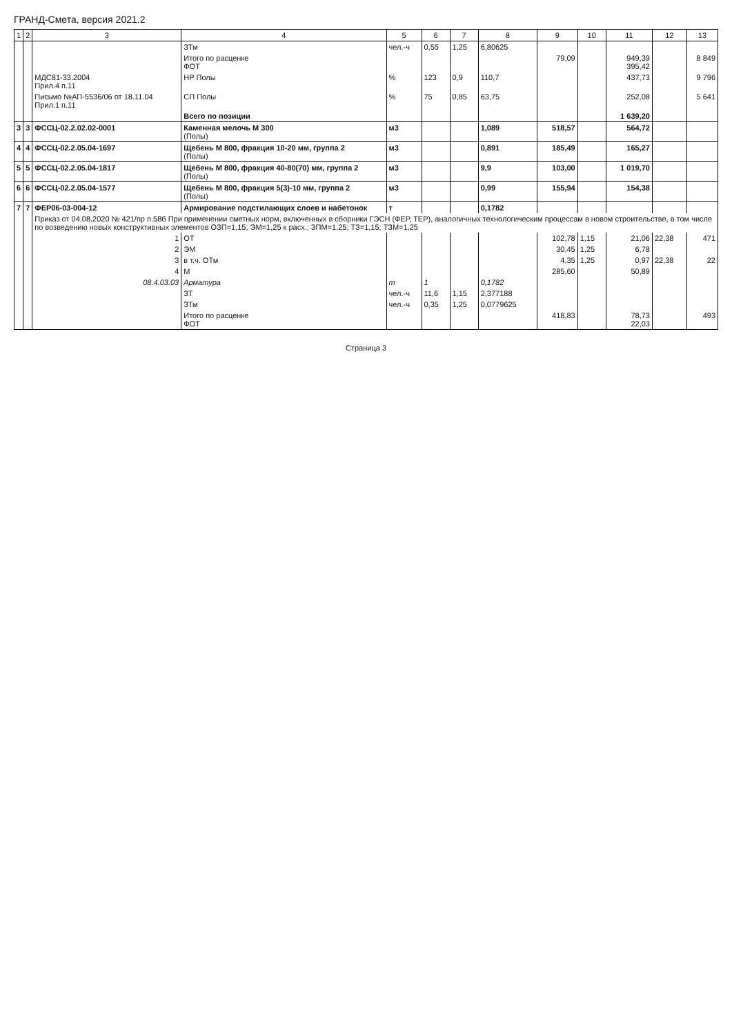ГРАНД-Смета, версия 2021.2
| 1 | 2 | 3 | 4 | 5 | 6 | 7 | 8 | 9 | 10 | 11 | 12 | 13 |
| --- | --- | --- | --- | --- | --- | --- | --- | --- | --- | --- | --- | --- |
| | | | ЗТм | чел.-ч | 0,55 | 1,25 | 6,80625 | | | | | |
| | | | Итого по расценке ФОТ | | | | | 79,09 | | 949,39 395,42 | | 8 849 |
| | | МДС81-33.2004 Прил.4 п.11 | НР Полы | % | 123 | 0,9 | 110,7 | | | 437,73 | | 9 796 |
| | | Письмо №АП-5536/06 от 18.11.04 Прил.1 п.11 | СП Полы | % | 75 | 0,85 | 63,75 | | | 252,08 | | 5 641 |
| | | | Всего по позиции | | | | | | | 1 639,20 | | |
| 3 | 3 | ФССЦ-02.2.02.02-0001 | Каменная мелочь М 300 (Полы) | м3 | | | 1,089 | 518,57 | | 564,72 | | |
| 4 | 4 | ФССЦ-02.2.05.04-1697 | Щебень М 800, фракция 10-20 мм, группа 2 (Полы) | м3 | | | 0,891 | 185,49 | | 165,27 | | |
| 5 | 5 | ФССЦ-02.2.05.04-1817 | Щебень М 800, фракция 40-80(70) мм, группа 2 (Полы) | м3 | | | 9,9 | 103,00 | | 1 019,70 | | |
| 6 | 6 | ФССЦ-02.2.05.04-1577 | Щебень М 800, фракция 5(3)-10 мм, группа 2 (Полы) | м3 | | | 0,99 | 155,94 | | 154,38 | | |
| 7 | 7 | ФЕР06-03-004-12 | Армирование подстилающих слоев и набетонок | т | | | 0,1782 | | | | | |
| | | Приказ от 04.08.2020 № 421/пр п.58б При применении сметных норм, включенных в сборники ГЭСН (ФЕР, ТЕР), аналогичных технологическим процессам в новом строительстве, в том числе по возведению новых конструктивных элементов ОЗП=1,15; ЭМ=1,25 к расх.; ЗПМ=1,25; ТЗ=1,15; ТЗМ=1,25 | | | | | | | | | | |
| | | 1 | ОТ | | | | | 102,78 | 1,15 | 21,06 | 22,38 | 471 |
| | | 2 | ЭМ | | | | | 30,45 | 1,25 | 6,78 | | |
| | | 3 | в т.ч. ОТм | | | | | 4,35 | 1,25 | 0,97 | 22,38 | 22 |
| | | 4 | М | | | | | 285,60 | | 50,89 | | |
| | | 08.4.03.03 | Арматура | т | 1 | | 0,1782 | | | | | |
| | | | ЗТ | чел.-ч | 11,6 | 1,15 | 2,377188 | | | | | |
| | | | ЗТм | чел.-ч | 0,35 | 1,25 | 0,0779625 | | | | | |
| | | | Итого по расценке ФОТ | | | | | 418,83 | | 78,73 22,03 | | 493 |
Страница 3